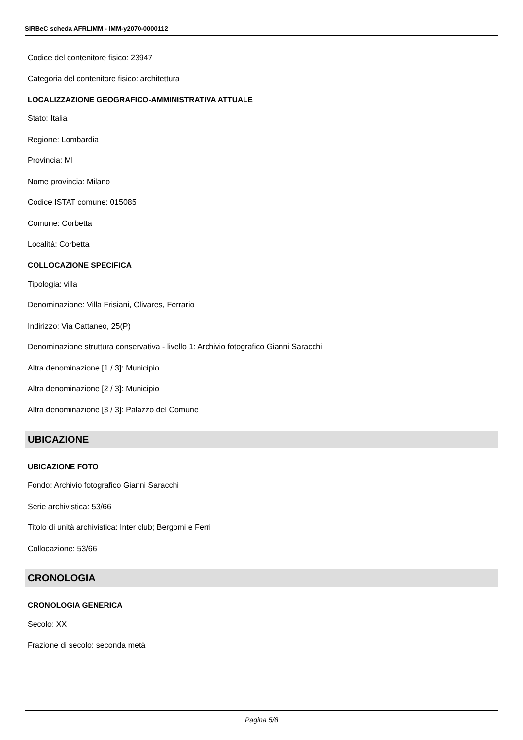SIRBeC scheda AFRLIMM - IMM-y2070-0000112
Codice del contenitore fisico: 23947
Categoria del contenitore fisico: architettura
LOCALIZZAZIONE GEOGRAFICO-AMMINISTRATIVA ATTUALE
Stato: Italia
Regione: Lombardia
Provincia: MI
Nome provincia: Milano
Codice ISTAT comune: 015085
Comune: Corbetta
Località: Corbetta
COLLOCAZIONE SPECIFICA
Tipologia: villa
Denominazione: Villa Frisiani, Olivares, Ferrario
Indirizzo: Via Cattaneo, 25(P)
Denominazione struttura conservativa - livello 1: Archivio fotografico Gianni Saracchi
Altra denominazione [1 / 3]: Municipio
Altra denominazione [2 / 3]: Municipio
Altra denominazione [3 / 3]: Palazzo del Comune
UBICAZIONE
UBICAZIONE FOTO
Fondo: Archivio fotografico Gianni Saracchi
Serie archivistica: 53/66
Titolo di unità archivistica: Inter club; Bergomi e Ferri
Collocazione: 53/66
CRONOLOGIA
CRONOLOGIA GENERICA
Secolo: XX
Frazione di secolo: seconda metà
Pagina 5/8